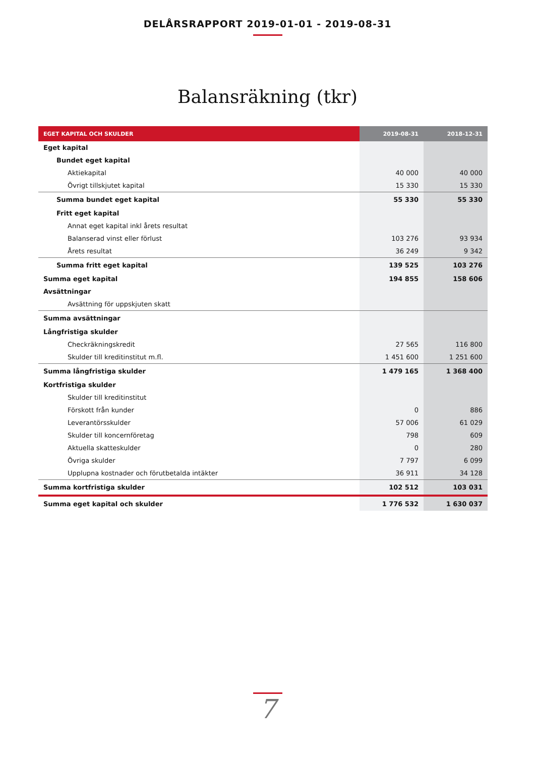DELÅRSRAPPORT 2019-01-01 - 2019-08-31
Balansräkning (tkr)
| EGET KAPITAL OCH SKULDER | 2019-08-31 | 2018-12-31 |
| --- | --- | --- |
| Eget kapital | | |
| Bundet eget kapital | | |
| Aktiekapital | 40 000 | 40 000 |
| Övrigt tillskjutet kapital | 15 330 | 15 330 |
| Summa bundet eget kapital | 55 330 | 55 330 |
| Fritt eget kapital | | |
| Annat eget kapital inkl årets resultat | | |
| Balanserad vinst eller förlust | 103 276 | 93 934 |
| Årets resultat | 36 249 | 9 342 |
| Summa fritt eget kapital | 139 525 | 103 276 |
| Summa eget kapital | 194 855 | 158 606 |
| Avsättningar | | |
| Avsättning för uppskjuten skatt | | |
| Summa avsättningar | | |
| Långfristiga skulder | | |
| Checkräkningskredit | 27 565 | 116 800 |
| Skulder till kreditinstitut m.fl. | 1 451 600 | 1 251 600 |
| Summa långfristiga skulder | 1 479 165 | 1 368 400 |
| Kortfristiga skulder | | |
| Skulder till kreditinstitut | | |
| Förskott från kunder | 0 | 886 |
| Leverantörsskulder | 57 006 | 61 029 |
| Skulder till koncernföretag | 798 | 609 |
| Aktuella skatteskulder | 0 | 280 |
| Övriga skulder | 7 797 | 6 099 |
| Upplupna kostnader och förutbetalda intäkter | 36 911 | 34 128 |
| Summa kortfristiga skulder | 102 512 | 103 031 |
| Summa eget kapital och skulder | 1 776 532 | 1 630 037 |
7